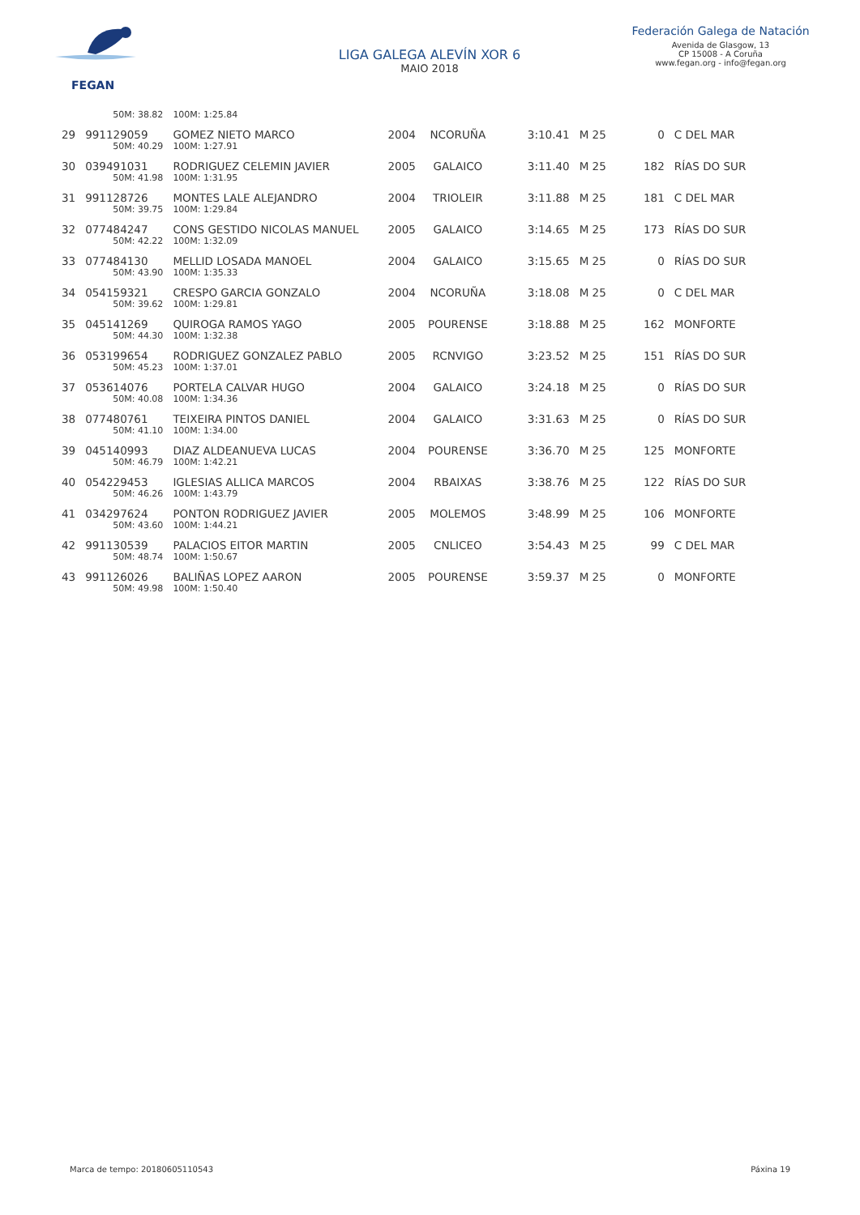FEGAN
LIGA GALEGA ALEVÍN XOR 6
MAIO 2018
Federación Galega de Natación
Avenida de Glasgow, 13
CP 15008 - A Coruña
www.fegan.org - info@fegan.org
| | 50M: 38.82 | 100M: 1:25.84 | | | | | | |
| 29 | 991129059 | GOMEZ NIETO MARCO | 2004 | NCORUÑA | 3:10.41 | M 25 | 0 | C DEL MAR |
| | 50M: 40.29 | 100M: 1:27.91 | | | | | | |
| 30 | 039491031 | RODRIGUEZ CELEMIN JAVIER | 2005 | GALAICO | 3:11.40 | M 25 | 182 | RÍAS DO SUR |
| | 50M: 41.98 | 100M: 1:31.95 | | | | | | |
| 31 | 991128726 | MONTES LALE ALEJANDRO | 2004 | TRIOLEIR | 3:11.88 | M 25 | 181 | C DEL MAR |
| | 50M: 39.75 | 100M: 1:29.84 | | | | | | |
| 32 | 077484247 | CONS GESTIDO NICOLAS MANUEL | 2005 | GALAICO | 3:14.65 | M 25 | 173 | RÍAS DO SUR |
| | 50M: 42.22 | 100M: 1:32.09 | | | | | | |
| 33 | 077484130 | MELLID LOSADA MANOEL | 2004 | GALAICO | 3:15.65 | M 25 | 0 | RÍAS DO SUR |
| | 50M: 43.90 | 100M: 1:35.33 | | | | | | |
| 34 | 054159321 | CRESPO GARCIA GONZALO | 2004 | NCORUÑA | 3:18.08 | M 25 | 0 | C DEL MAR |
| | 50M: 39.62 | 100M: 1:29.81 | | | | | | |
| 35 | 045141269 | QUIROGA RAMOS YAGO | 2005 | POURENSE | 3:18.88 | M 25 | 162 | MONFORTE |
| | 50M: 44.30 | 100M: 1:32.38 | | | | | | |
| 36 | 053199654 | RODRIGUEZ GONZALEZ PABLO | 2005 | RCNVIGO | 3:23.52 | M 25 | 151 | RÍAS DO SUR |
| | 50M: 45.23 | 100M: 1:37.01 | | | | | | |
| 37 | 053614076 | PORTELA CALVAR HUGO | 2004 | GALAICO | 3:24.18 | M 25 | 0 | RÍAS DO SUR |
| | 50M: 40.08 | 100M: 1:34.36 | | | | | | |
| 38 | 077480761 | TEIXEIRA PINTOS DANIEL | 2004 | GALAICO | 3:31.63 | M 25 | 0 | RÍAS DO SUR |
| | 50M: 41.10 | 100M: 1:34.00 | | | | | | |
| 39 | 045140993 | DIAZ ALDEANUEVA LUCAS | 2004 | POURENSE | 3:36.70 | M 25 | 125 | MONFORTE |
| | 50M: 46.79 | 100M: 1:42.21 | | | | | | |
| 40 | 054229453 | IGLESIAS ALLICA MARCOS | 2004 | RBAIXAS | 3:38.76 | M 25 | 122 | RÍAS DO SUR |
| | 50M: 46.26 | 100M: 1:43.79 | | | | | | |
| 41 | 034297624 | PONTON RODRIGUEZ JAVIER | 2005 | MOLEMOS | 3:48.99 | M 25 | 106 | MONFORTE |
| | 50M: 43.60 | 100M: 1:44.21 | | | | | | |
| 42 | 991130539 | PALACIOS EITOR MARTIN | 2005 | CNLICEO | 3:54.43 | M 25 | 99 | C DEL MAR |
| | 50M: 48.74 | 100M: 1:50.67 | | | | | | |
| 43 | 991126026 | BALIÑAS LOPEZ AARON | 2005 | POURENSE | 3:59.37 | M 25 | 0 | MONFORTE |
| | 50M: 49.98 | 100M: 1:50.40 | | | | | | |
Marca de tempo: 20180605110543 Páxina 19